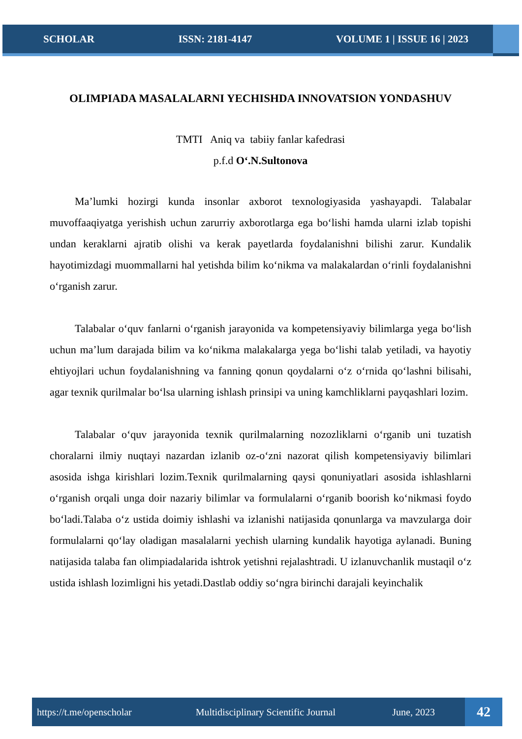SCHOLAR ISSN: 2181-4147 VOLUME 1 | ISSUE 16 | 2023
OLIMPIADA MASALALARNI YECHISHDA INNOVATSION YONDASHUV
TMTI Aniq va tabiiy fanlar kafedrasi
p.f.d O‘.N.Sultonova
Ma’lumki hozirgi kunda insonlar axborot texnologiyasida yashayapdi. Talabalar muvoffaaqiyatga yerishish uchun zarurriy axborotlarga ega bo‘lishi hamda ularni izlab topishi undan keraklarni ajratib olishi va kerak payetlarda foydalanishni bilishi zarur. Kundalik hayotimizdagi muommallarni hal yetishda bilim ko‘nikma va malakalardan o‘rinli foydalanishni o‘rganish zarur.
Talabalar o‘quv fanlarni o‘rganish jarayonida va kompetensiyaviy bilimlarga yega bo‘lish uchun ma’lum darajada bilim va ko‘nikma malakalarga yega bo‘lishi talab yetiladi, va hayotiy ehtiyojlari uchun foydalanishning va fanning qonun qoydalarni o‘z o‘rnida qo‘lashni bilisahi, agar texnik qurilmalar bo‘lsa ularning ishlash prinsipi va uning kamchliklarni payqashlari lozim.
Talabalar o‘quv jarayonida texnik qurilmalarning nozozliklarni o‘rganib uni tuzatish choralarni ilmiy nuqtayi nazardan izlanib oz-o‘zni nazorat qilish kompetensiyaviy bilimlari asosida ishga kirishlari lozim.Texnik qurilmalarning qaysi qonuniyatlari asosida ishlashlarni o‘rganish orqali unga doir nazariy bilimlar va formulalarni o‘rganib boorish ko‘nikmasi foydo bo‘ladi.Talaba o‘z ustida doimiy ishlashi va izlanishi natijasida qonunlarga va mavzularga doir formulalarni qo‘lay oladigan masalalarni yechish ularning kundalik hayotiga aylanadi. Buning natijasida talaba fan olimpiadalarida ishtrok yetishni rejalashtradi. U izlanuvchanlik mustaqil o‘z ustida ishlash lozimligni his yetadi.Dastlab oddiy so‘ngra birinchi darajali keyinchalik
https://t.me/openscholar Multidisciplinary Scientific Journal June, 2023 42